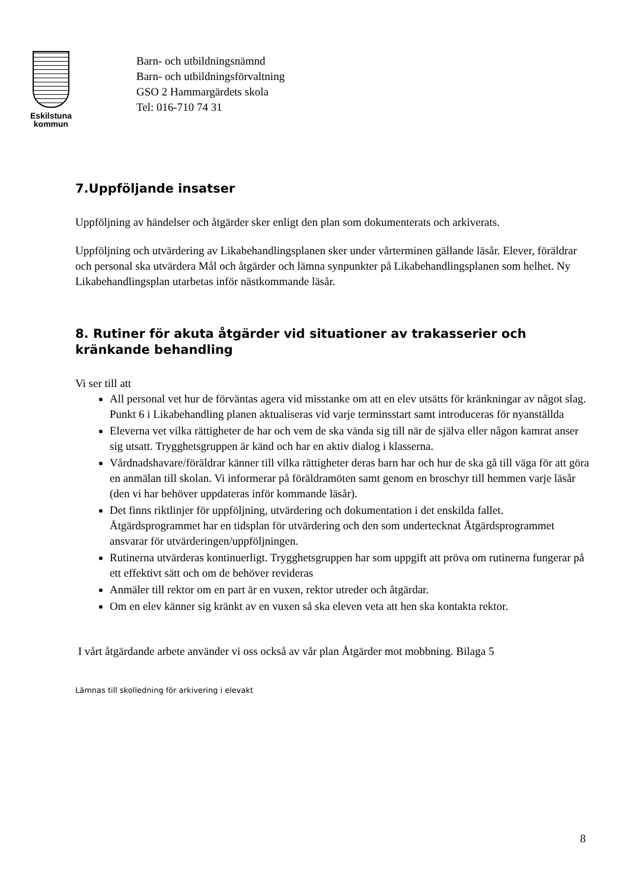Eskilstuna
kommun
Barn- och utbildningsnämnd
Barn- och utbildningsförvaltning
GSO 2 Hammargärdets skola
Tel: 016-710 74 31
7.Uppföljande insatser
Uppföljning av händelser och åtgärder sker enligt den plan som dokumenterats och arkiverats.
Uppföljning och utvärdering av Likabehandlingsplanen sker under vårterminen gällande läsår. Elever, föräldrar och personal ska utvärdera Mål och åtgärder och lämna synpunkter på Likabehandlingsplanen som helhet. Ny Likabehandlingsplan utarbetas inför nästkommande läsår.
8. Rutiner för akuta åtgärder vid situationer av trakasserier och kränkande behandling
Vi ser till att
All personal vet hur de förväntas agera vid misstanke om att en elev utsätts för kränkningar av något slag. Punkt 6 i Likabehandling planen aktualiseras vid varje terminsstart samt introduceras för nyanställda
Eleverna vet vilka rättigheter de har och vem de ska vända sig till när de själva eller någon kamrat anser sig utsatt. Trygghetsgruppen är känd och har en aktiv dialog i klasserna.
Vårdnadshavare/föräldrar känner till vilka rättigheter deras barn har och hur de ska gå till väga för att göra en anmälan till skolan. Vi informerar på föräldramöten samt genom en broschyr till hemmen varje läsår (den vi har behöver uppdateras inför kommande läsår).
Det finns riktlinjer för uppföljning, utvärdering och dokumentation i det enskilda fallet. Åtgärdsprogrammet har en tidsplan för utvärdering och den som undertecknat Åtgärdsprogrammet ansvarar för utvärderingen/uppföljningen.
Rutinerna utvärderas kontinuerligt. Trygghetsgruppen har som uppgift att pröva om rutinerna fungerar på ett effektivt sätt och om de behöver revideras
Anmäler till rektor om en part är en vuxen, rektor utreder och åtgärdar.
Om en elev känner sig kränkt av en vuxen så ska eleven veta att hen ska kontakta rektor.
I vårt åtgärdande arbete använder vi oss också av vår plan Åtgärder mot mobbning. Bilaga 5
Lämnas till skolledning för arkivering i elevakt
8